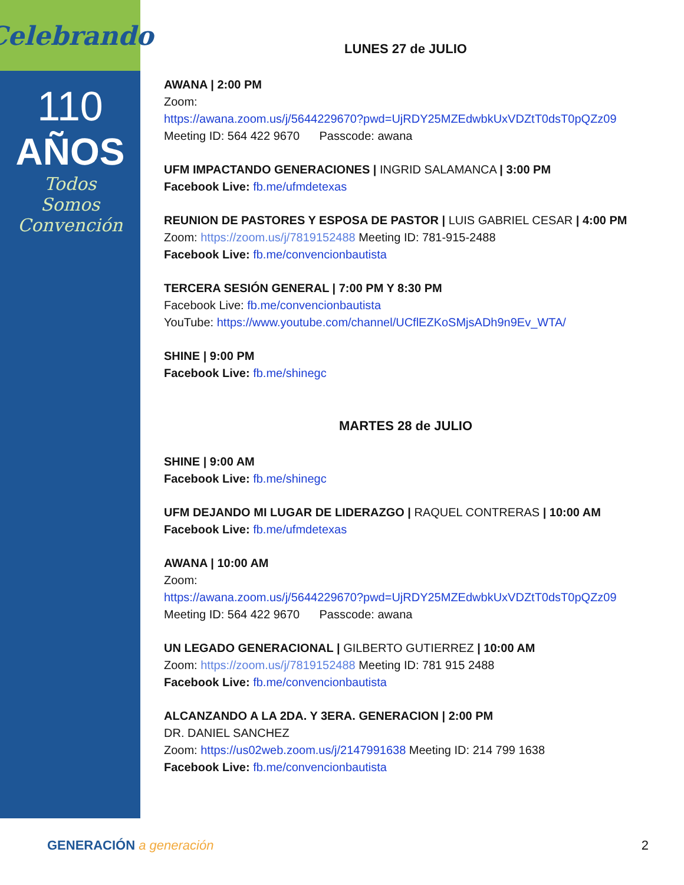Celebrando
110
AÑOS
Todos
Somos
Convención
LUNES 27 de JULIO
AWANA | 2:00 PM
Zoom:
https://awana.zoom.us/j/5644229670?pwd=UjRDY25MZEdwbkUxVDZtT0dsT0pQZz09
Meeting ID: 564 422 9670 Passcode: awana
UFM IMPACTANDO GENERACIONES | INGRID SALAMANCA | 3:00 PM
Facebook Live: fb.me/ufmdetexas
REUNION DE PASTORES Y ESPOSA DE PASTOR | LUIS GABRIEL CESAR | 4:00 PM
Zoom: https://zoom.us/j/7819152488 Meeting ID: 781-915-2488
Facebook Live: fb.me/convencionbautista
TERCERA SESIÓN GENERAL | 7:00 PM Y 8:30 PM
Facebook Live: fb.me/convencionbautista
YouTube: https://www.youtube.com/channel/UCflEZKoSMjsADh9n9Ev_WTA/
SHINE | 9:00 PM
Facebook Live: fb.me/shinegc
MARTES 28 de JULIO
SHINE | 9:00 AM
Facebook Live: fb.me/shinegc
UFM DEJANDO MI LUGAR DE LIDERAZGO | RAQUEL CONTRERAS | 10:00 AM
Facebook Live: fb.me/ufmdetexas
AWANA | 10:00 AM
Zoom:
https://awana.zoom.us/j/5644229670?pwd=UjRDY25MZEdwbkUxVDZtT0dsT0pQZz09
Meeting ID: 564 422 9670 Passcode: awana
UN LEGADO GENERACIONAL | GILBERTO GUTIERREZ | 10:00 AM
Zoom: https://zoom.us/j/7819152488 Meeting ID: 781 915 2488
Facebook Live: fb.me/convencionbautista
ALCANZANDO A LA 2DA. Y 3ERA. GENERACION | 2:00 PM
DR. DANIEL SANCHEZ
Zoom: https://us02web.zoom.us/j/2147991638 Meeting ID: 214 799 1638
Facebook Live: fb.me/convencionbautista
GENERACIÓN a generación 2